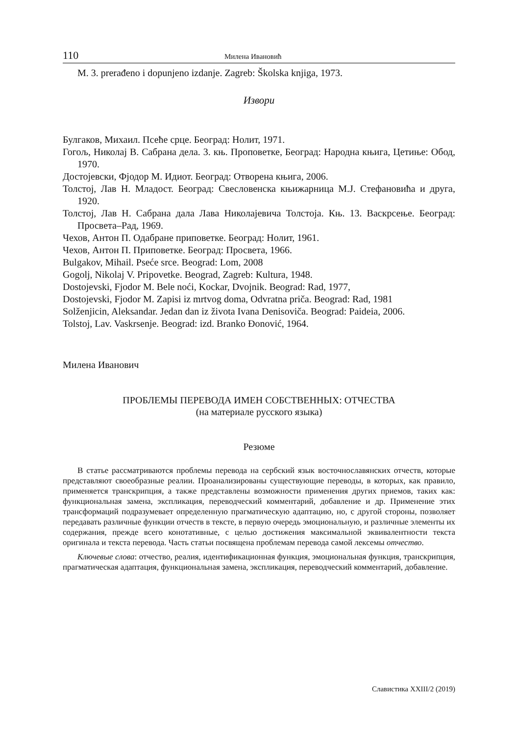110 Милена Ивановић
M. 3. prerađeno i dopunjeno izdanje. Zagreb: Školska knjiga, 1973.
Извори
Булгаков, Михаил. Псеће срце. Београд: Нолит, 1971.
Гогољ, Николај В. Сабрана дела. 3. књ. Проповетке, Београд: Народна књига, Цетиње: Обод, 1970.
Достојевски, Фјодор М. Идиот. Београд: Отворена књига, 2006.
Толстој, Лав Н. Младост. Београд: Свесловенска књижарница М.Ј. Стефановића и друга, 1920.
Толстој, Лав Н. Сабрана дала Лава Николајевича Толстоја. Књ. 13. Васкрсење. Београд: Просвета–Рад, 1969.
Чехов, Антон П. Одабране приповетке. Београд: Нолит, 1961.
Чехов, Антон П. Приповетке. Београд: Просвета, 1966.
Bulgakov, Mihail. Pseće srce. Beograd: Lom, 2008
Gogolj, Nikolaj V. Pripovetke. Beograd, Zagreb: Kultura, 1948.
Dostojevski, Fjodor M. Bele noći, Kockar, Dvojnik. Beograd: Rad, 1977,
Dostojevski, Fjodor M. Zapisi iz mrtvog doma, Odvratna priča. Beograd: Rad, 1981
Solženjicin, Aleksandar. Jedan dan iz života Ivana Denisoviča. Beograd: Paideia, 2006.
Tolstoj, Lav. Vaskrsenje. Beograd: izd. Branko Đonović, 1964.
Милена Иванович
ПРОБЛЕМЫ ПЕРЕВОДА ИМЕН СОБСТВЕННЫХ: ОТЧЕСТВА
(на материале русского языка)
Резюме
В статье рассматриваются проблемы перевода на сербский язык восточнославянских отчеств, которые представляют своеобразные реалии. Проанализированы существующие переводы, в которых, как правило, применяется транскрипция, а также представлены возможности применения других приемов, таких как: функциональная замена, экспликация, переводческий комментарий, добавление и др. Применение этих трансформаций подразумевает определенную прагматическую адаптацию, но, с другой стороны, позволяет передавать различные функции отчеств в тексте, в первую очередь эмоциональную, и различные элементы их содержания, прежде всего конотативные, с целью достижения максимальной эквивалентности текста оригинала и текста перевода. Часть статьи посвящена проблемам перевода самой лексемы отчество.
Ключевые слова: отчество, реалия, идентификационная функция, эмоциональная функция, транскрипция, прагматическая адаптация, функциональная замена, экспликация, переводческий комментарий, добавление.
Славистика XXIII/2 (2019)